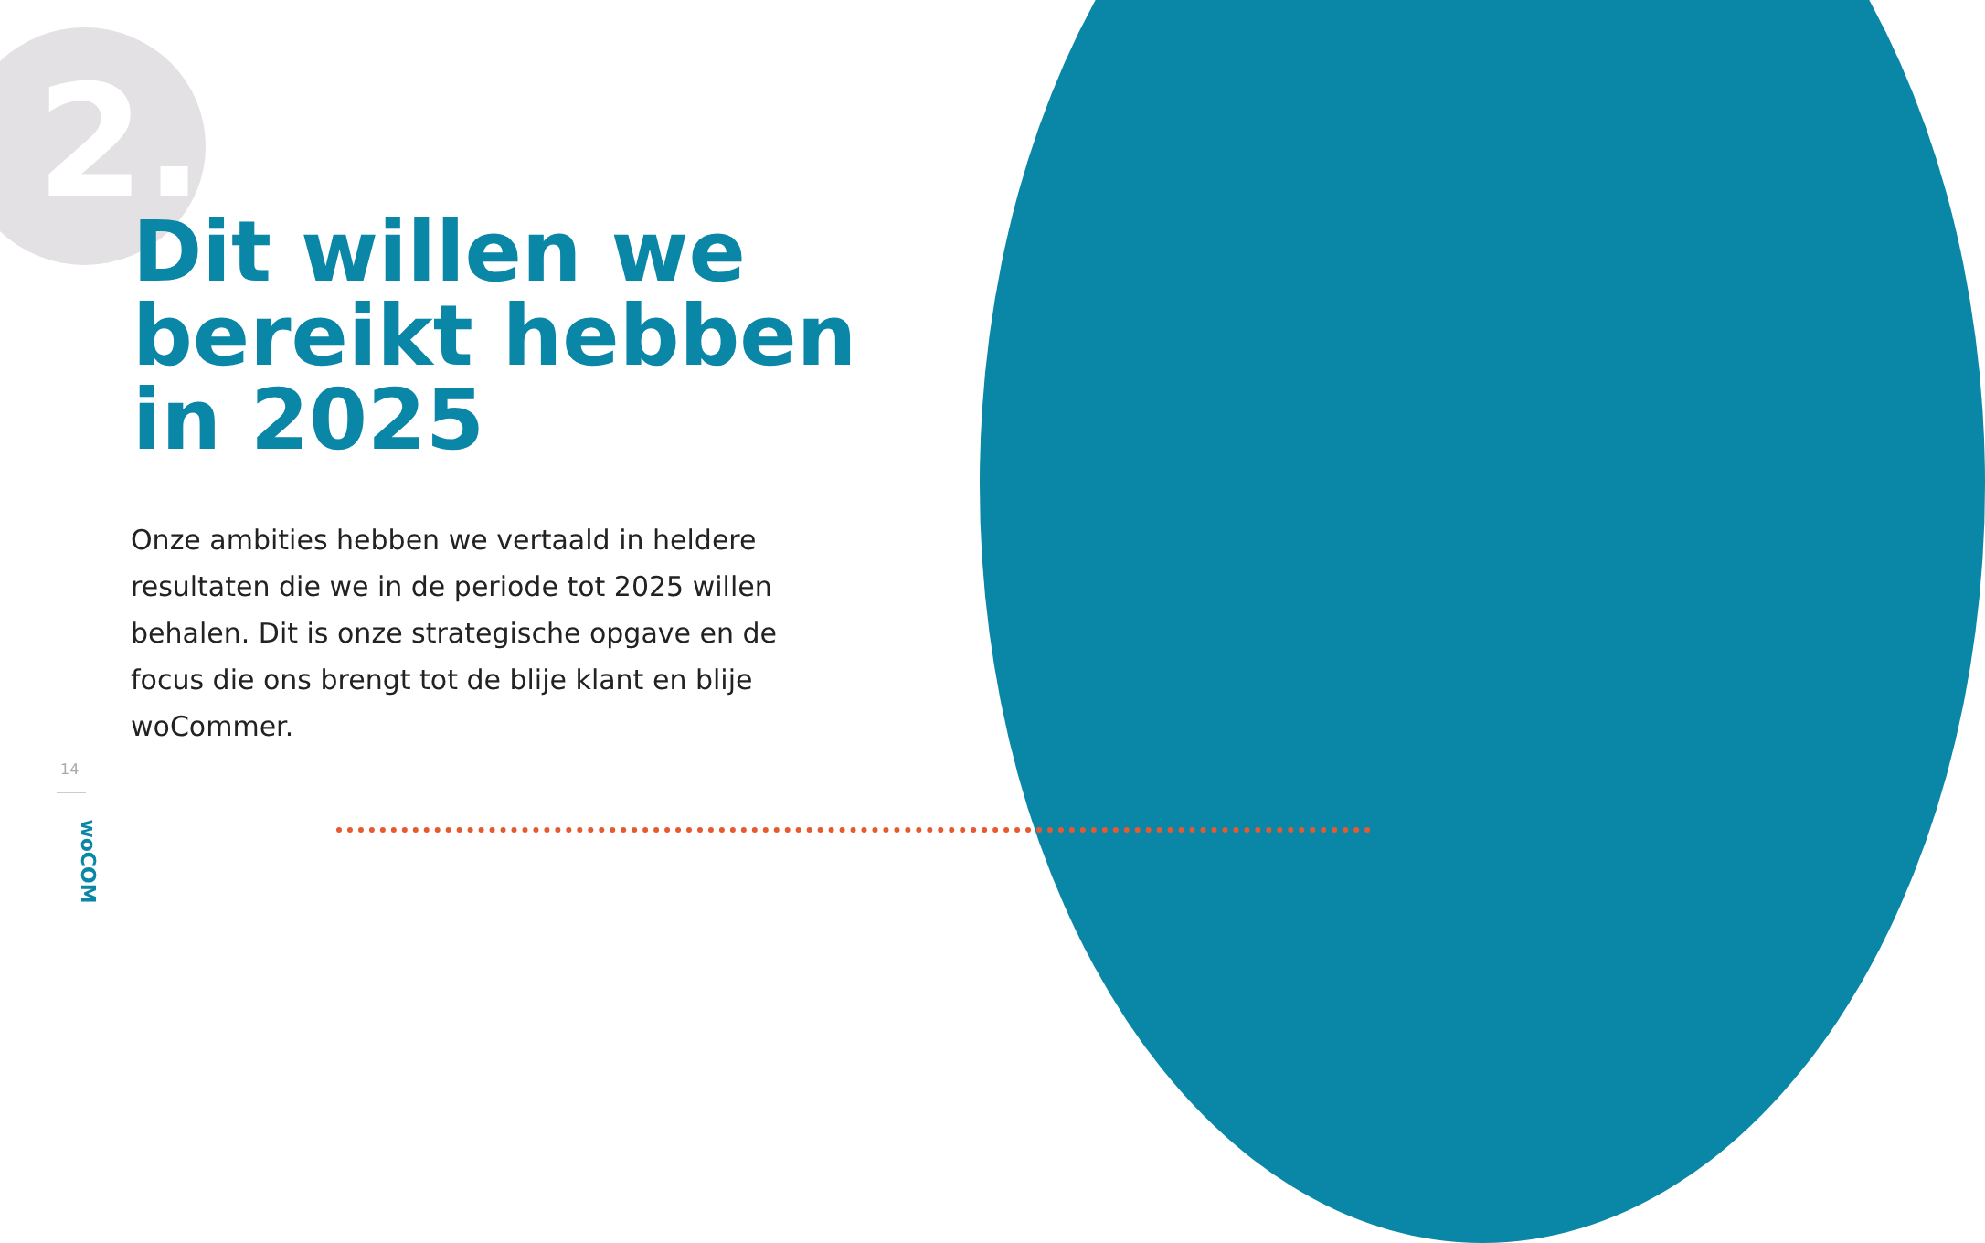2.
Dit willen we
bereikt hebben
in 2025
Onze ambities hebben we vertaald in heldere resultaten die we in de periode tot 2025 willen behalen. Dit is onze strategische opgave en de focus die ons brengt tot de blije klant en blije woCommer.
14
woCOM